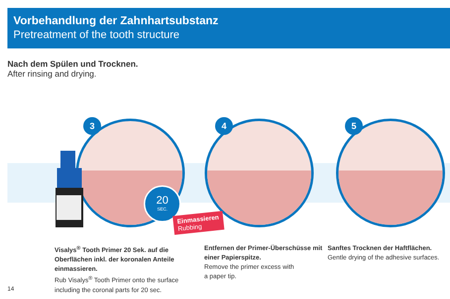Vorbehandlung der Zahnhartsubstanz
Pretreatment of the tooth structure
Nach dem Spülen und Trocknen.
After rinsing and drying.
3 4 5
20
SEC.
Einmassieren
Rubbing
Visalys<sup>®</sup> Tooth Primer 20 Sek. auf die Oberflächen inkl. der koronalen Anteile einmassieren.
Rub Visalys<sup>®</sup> Tooth Primer onto the surface including the coronal parts for 20 sec.
Entfernen der Primer-Überschüsse mit einer Papierspitze.
Remove the primer excess with
a paper tip.
Sanftes Trocknen der Haftflächen.
Gentle drying of the adhesive surfaces.
14